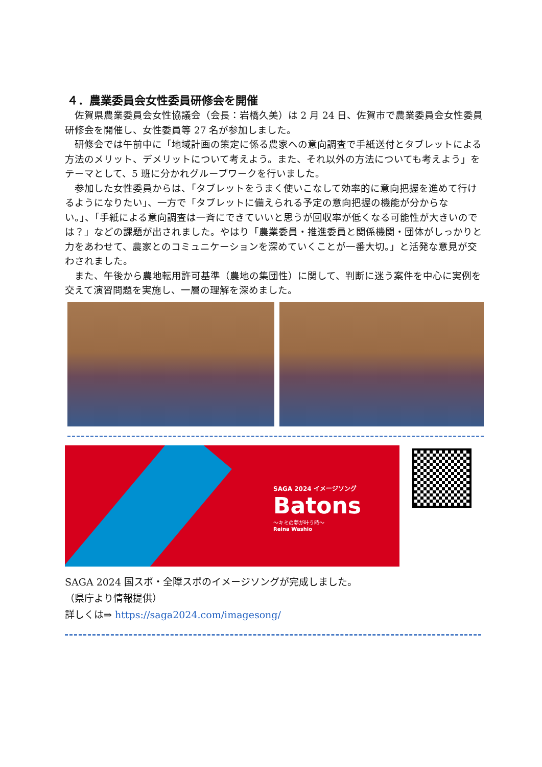４．農業委員会女性委員研修会を開催
佐賀県農業委員会女性協議会（会長：岩橋久美）は 2 月 24 日、佐賀市で農業委員会女性委員研修会を開催し、女性委員等 27 名が参加しました。
研修会では午前中に「地域計画の策定に係る農家への意向調査で手紙送付とタブレットによる方法のメリット、デメリットについて考えよう。また、それ以外の方法についても考えよう」をテーマとして、5 班に分かれグループワークを行いました。
参加した女性委員からは、「タブレットをうまく使いこなして効率的に意向把握を進めて行けるようになりたい」、一方で「タブレットに備えられる予定の意向把握の機能が分からない。」、「手紙による意向調査は一斉にできていいと思うが回収率が低くなる可能性が大きいのでは？」などの課題が出されました。やはり「農業委員・推進委員と関係機関・団体がしっかりと力をあわせて、農家とのコミュニケーションを深めていくことが一番大切。」と活発な意見が交わされました。
また、午後から農地転用許可基準（農地の集団性）に関して、判断に迷う案件を中心に実例を交えて演習問題を実施し、一層の理解を深めました。
SAGA 2024 イメージソング
Batons
～キミの夢が叶う時～
Reina Washio
SAGA 2024 国スポ・全障スポのイメージソングが完成しました。
（県庁より情報提供）
詳しくは⇒ https://saga2024.com/imagesong/